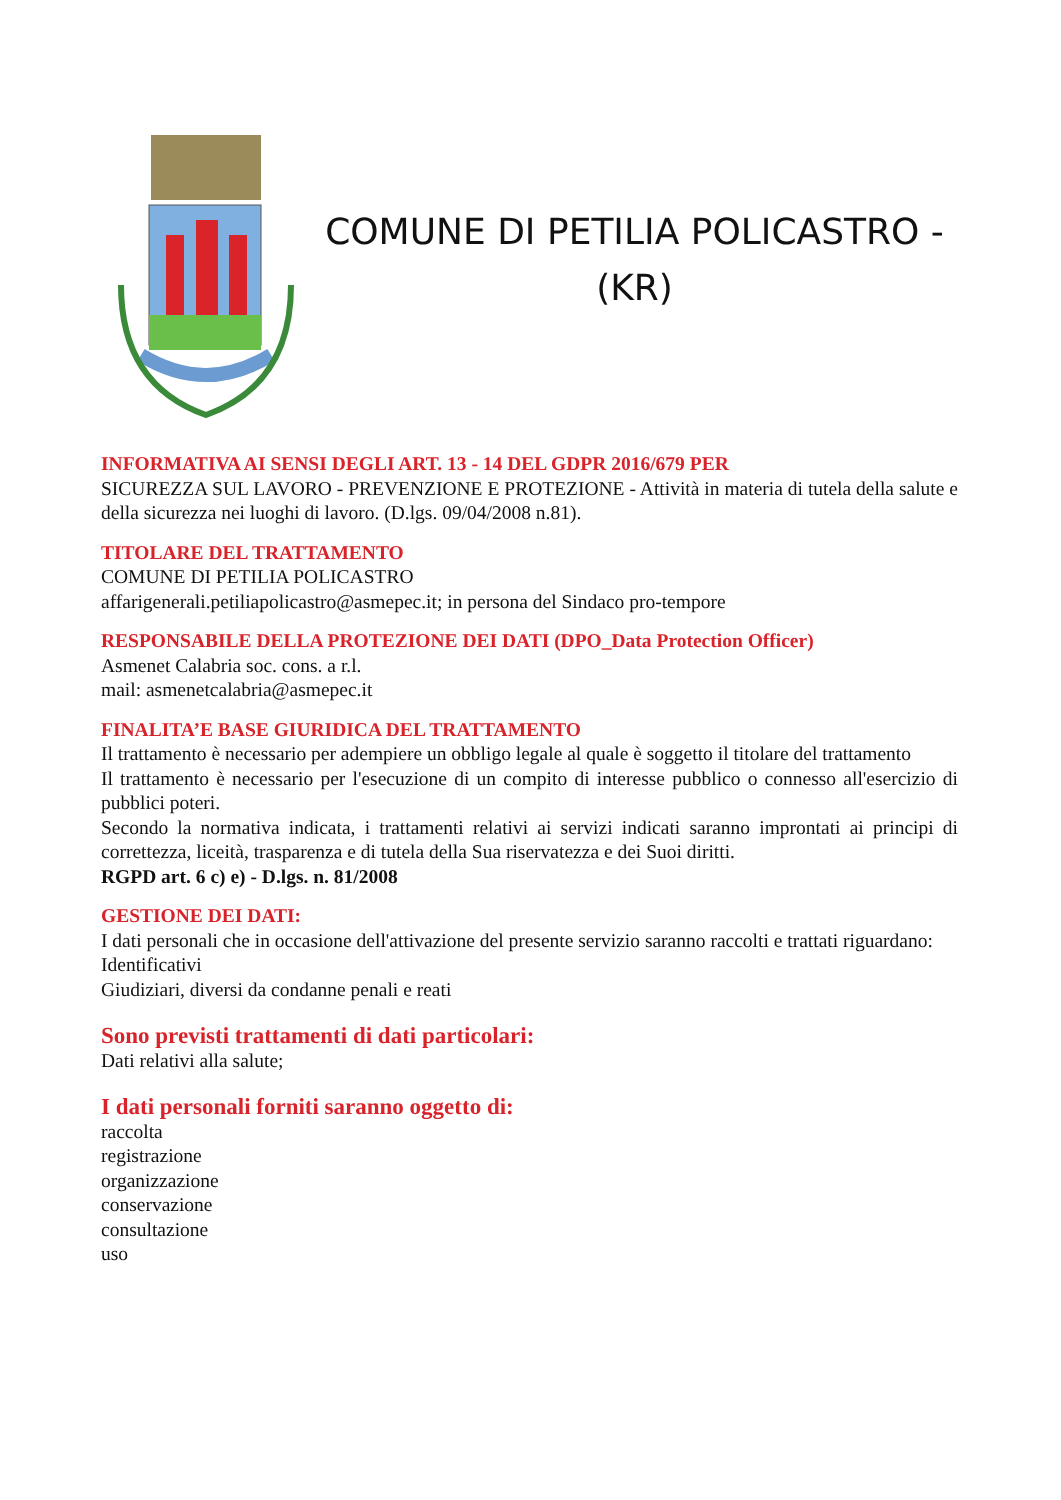COMUNE DI PETILIA POLICASTRO -
(KR)
INFORMATIVA AI SENSI DEGLI ART. 13 - 14 DEL GDPR 2016/679 PER
SICUREZZA SUL LAVORO - PREVENZIONE E PROTEZIONE - Attività in materia di tutela della salute e della sicurezza nei luoghi di lavoro. (D.lgs. 09/04/2008 n.81).
TITOLARE DEL TRATTAMENTO
COMUNE DI PETILIA POLICASTRO
affarigenerali.petiliapolicastro@asmepec.it; in persona del Sindaco pro-tempore
RESPONSABILE DELLA PROTEZIONE DEI DATI (DPO_Data Protection Officer)
Asmenet Calabria soc. cons. a r.l.
mail: asmenetcalabria@asmepec.it
FINALITA’E BASE GIURIDICA DEL TRATTAMENTO
Il trattamento è necessario per adempiere un obbligo legale al quale è soggetto il titolare del trattamento
Il trattamento è necessario per l'esecuzione di un compito di interesse pubblico o connesso all'esercizio di pubblici poteri.
Secondo la normativa indicata, i trattamenti relativi ai servizi indicati saranno improntati ai principi di correttezza, liceità, trasparenza e di tutela della Sua riservatezza e dei Suoi diritti.
RGPD art. 6 c) e) - D.lgs. n. 81/2008
GESTIONE DEI DATI:
I dati personali che in occasione dell'attivazione del presente servizio saranno raccolti e trattati riguardano:
Identificativi
Giudiziari, diversi da condanne penali e reati
Sono previsti trattamenti di dati particolari:
Dati relativi alla salute;
I dati personali forniti saranno oggetto di:
raccolta
registrazione
organizzazione
conservazione
consultazione
uso